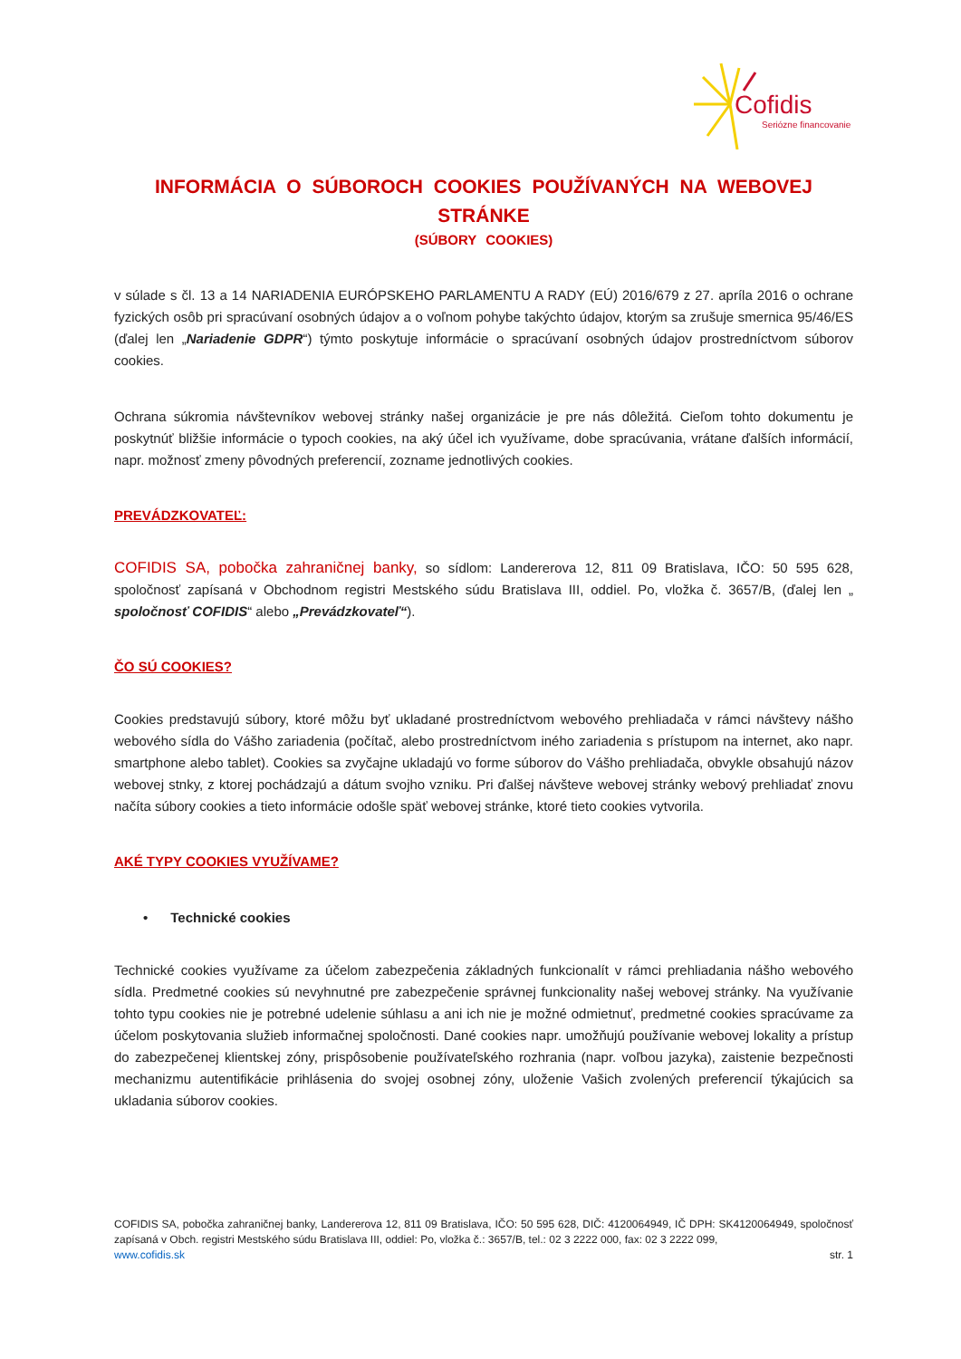Cofidis
Seriózne financovanie
INFORMÁCIA O SÚBOROCH COOKIES POUŽÍVANÝCH NA WEBOVEJ STRÁNKE
(SÚBORY COOKIES)
v súlade s čl. 13 a 14 NARIADENIA EURÓPSKEHO PARLAMENTU A RADY (EÚ) 2016/679 z 27. apríla 2016 o ochrane fyzických osôb pri spracúvaní osobných údajov a o voľnom pohybe takýchto údajov, ktorým sa zrušuje smernica 95/46/ES (ďalej len „Nariadenie GDPR“) týmto poskytuje informácie o spracúvaní osobných údajov prostredníctvom súborov cookies.
Ochrana súkromia návštevníkov webovej stránky našej organizácie je pre nás dôležitá. Cieľom tohto dokumentu je poskytnúť bližšie informácie o typoch cookies, na aký účel ich využívame, dobe spracúvania, vrátane ďalších informácií, napr. možnosť zmeny pôvodných preferencií, zozname jednotlivých cookies.
PREVÁDZKOVATEĽ:
COFIDIS SA, pobočka zahraničnej banky, so sídlom: Landererova 12, 811 09 Bratislava, IČO: 50 595 628, spoločnosť zapísaná v Obchodnom registri Mestského súdu Bratislava III, oddiel. Po, vložka č. 3657/B, (ďalej len „ spoločnosť COFIDIS“ alebo „Prevádzkovateľ“).
ČO SÚ COOKIES?
Cookies predstavujú súbory, ktoré môžu byť ukladané prostredníctvom webového prehliadača v rámci návštevy nášho webového sídla do Vášho zariadenia (počítač, alebo prostredníctvom iného zariadenia s prístupom na internet, ako napr. smartphone alebo tablet). Cookies sa zvyčajne ukladajú vo forme súborov do Vášho prehliadača, obvykle obsahujú názov webovej stnky, z ktorej pochádzajú a dátum svojho vzniku. Pri ďalšej návšteve webovej stránky webový prehliadať znovu načíta súbory cookies a tieto informácie odošle späť webovej stránke, ktoré tieto cookies vytvorila.
AKÉ TYPY COOKIES VYUŽÍVAME?
• Technické cookies
Technické cookies využívame za účelom zabezpečenia základných funkcionalít v rámci prehliadania nášho webového sídla. Predmetné cookies sú nevyhnutné pre zabezpečenie správnej funkcionality našej webovej stránky. Na využívanie tohto typu cookies nie je potrebné udelenie súhlasu a ani ich nie je možné odmietnuť, predmetné cookies spracúvame za účelom poskytovania služieb informačnej spoločnosti. Dané cookies napr. umožňujú používanie webovej lokality a prístup do zabezpečenej klientskej zóny, prispôsobenie používateľského rozhrania (napr. voľbou jazyka), zaistenie bezpečnosti mechanizmu autentifikácie prihlásenia do svojej osobnej zóny, uloženie Vašich zvolených preferencií týkajúcich sa ukladania súborov cookies.
COFIDIS SA, pobočka zahraničnej banky, Landererova 12, 811 09 Bratislava, IČO: 50 595 628, DIČ: 4120064949, IČ DPH: SK4120064949, spoločnosť zapísaná v Obch. registri Mestského súdu Bratislava III, oddiel: Po, vložka č.: 3657/B, tel.: 02 3 2222 000, fax: 02 3 2222 099,
www.cofidis.sk str. 1